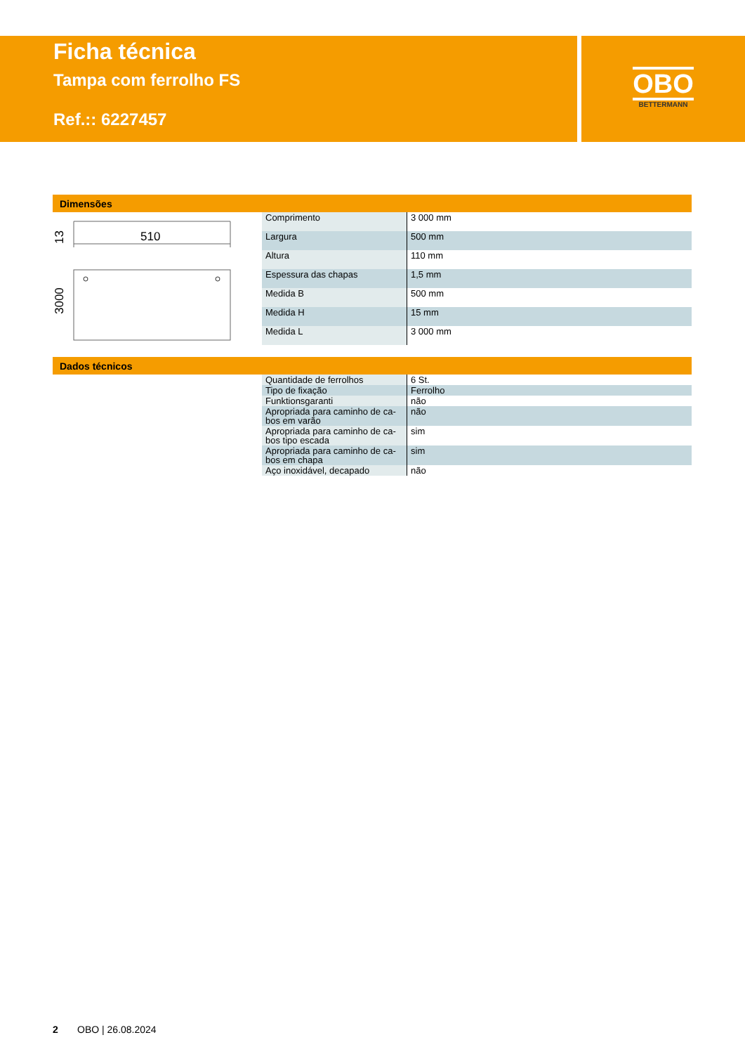Ficha técnica
Tampa com ferrolho FS
Ref.:: 6227457
OBO
BETTERMANN
Dimensões
510
13
3000
| Comprimento | 3 000 mm |
| Largura | 500 mm |
| Altura | 110 mm |
| Espessura das chapas | 1,5 mm |
| Medida B | 500 mm |
| Medida H | 15 mm |
| Medida L | 3 000 mm |
Dados técnicos
| Quantidade de ferrolhos | 6 St. |
| Tipo de fixação | Ferrolho |
| Funktionsgaranti | não |
| Apropriada para caminho de ca-bos em varão | não |
| Apropriada para caminho de ca-bos tipo escada | sim |
| Apropriada para caminho de ca-bos em chapa | sim |
| Aço inoxidável, decapado | não |
2 OBO | 26.08.2024